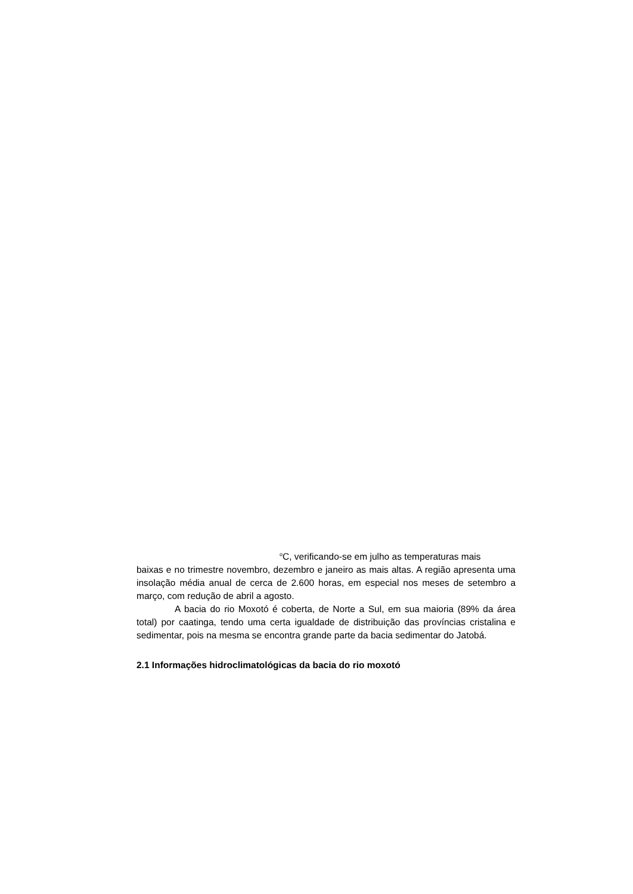<sup>o</sup> C, verificando-se em julho as temperaturas mais
baixas e no trimestre novembro, dezembro e janeiro as mais altas. A região apresenta uma insolação média anual de cerca de 2.600 horas, em especial nos meses de setembro a março, com redução de abril a agosto.
A bacia do rio Moxotó é coberta, de Norte a Sul, em sua maioria (89% da área total) por caatinga, tendo uma certa igualdade de distribuição das províncias cristalina e sedimentar, pois na mesma se encontra grande parte da bacia sedimentar do Jatobá.
2.1 Informações hidroclimatológicas da bacia do rio moxotó